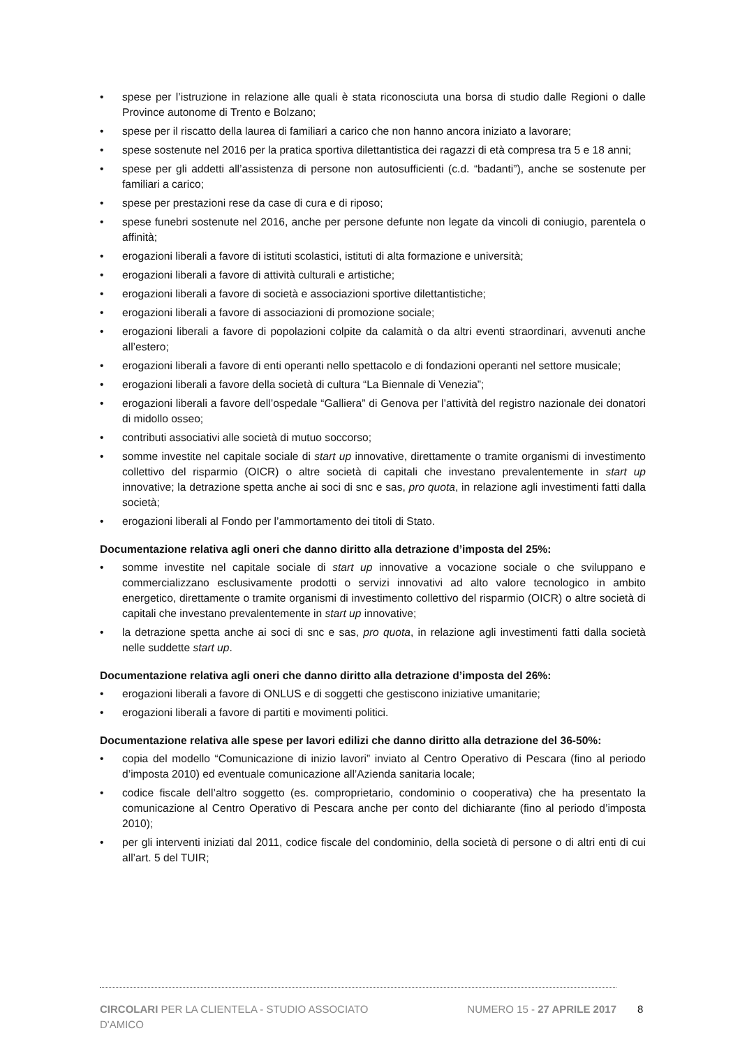• spese per l’istruzione in relazione alle quali è stata riconosciuta una borsa di studio dalle Regioni o dalle Province autonome di Trento e Bolzano;
• spese per il riscatto della laurea di familiari a carico che non hanno ancora iniziato a lavorare;
• spese sostenute nel 2016 per la pratica sportiva dilettantistica dei ragazzi di età compresa tra 5 e 18 anni;
• spese per gli addetti all’assistenza di persone non autosufficienti (c.d. “badanti”), anche se sostenute per familiari a carico;
• spese per prestazioni rese da case di cura e di riposo;
• spese funebri sostenute nel 2016, anche per persone defunte non legate da vincoli di coniugio, parentela o affinità;
• erogazioni liberali a favore di istituti scolastici, istituti di alta formazione e università;
• erogazioni liberali a favore di attività culturali e artistiche;
• erogazioni liberali a favore di società e associazioni sportive dilettantistiche;
• erogazioni liberali a favore di associazioni di promozione sociale;
• erogazioni liberali a favore di popolazioni colpite da calamità o da altri eventi straordinari, avvenuti anche all’estero;
• erogazioni liberali a favore di enti operanti nello spettacolo e di fondazioni operanti nel settore musicale;
• erogazioni liberali a favore della società di cultura “La Biennale di Venezia”;
• erogazioni liberali a favore dell’ospedale “Galliera” di Genova per l’attività del registro nazionale dei donatori di midollo osseo;
• contributi associativi alle società di mutuo soccorso;
• somme investite nel capitale sociale di start up innovative, direttamente o tramite organismi di investimento collettivo del risparmio (OICR) o altre società di capitali che investano prevalentemente in start up innovative; la detrazione spetta anche ai soci di snc e sas, pro quota, in relazione agli investimenti fatti dalla società;
• erogazioni liberali al Fondo per l’ammortamento dei titoli di Stato.
Documentazione relativa agli oneri che danno diritto alla detrazione d’imposta del 25%:
• somme investite nel capitale sociale di start up innovative a vocazione sociale o che sviluppano e commercializzano esclusivamente prodotti o servizi innovativi ad alto valore tecnologico in ambito energetico, direttamente o tramite organismi di investimento collettivo del risparmio (OICR) o altre società di capitali che investano prevalentemente in start up innovative;
• la detrazione spetta anche ai soci di snc e sas, pro quota, in relazione agli investimenti fatti dalla società nelle suddette start up.
Documentazione relativa agli oneri che danno diritto alla detrazione d’imposta del 26%:
• erogazioni liberali a favore di ONLUS e di soggetti che gestiscono iniziative umanitarie;
• erogazioni liberali a favore di partiti e movimenti politici.
Documentazione relativa alle spese per lavori edilizi che danno diritto alla detrazione del 36-50%:
• copia del modello “Comunicazione di inizio lavori” inviato al Centro Operativo di Pescara (fino al periodo d’imposta 2010) ed eventuale comunicazione all’Azienda sanitaria locale;
• codice fiscale dell’altro soggetto (es. comproprietario, condominio o cooperativa) che ha presentato la comunicazione al Centro Operativo di Pescara anche per conto del dichiarante (fino al periodo d’imposta 2010);
• per gli interventi iniziati dal 2011, codice fiscale del condominio, della società di persone o di altri enti di cui all’art. 5 del TUIR;
CIRCOLARI PER LA CLIENTELA - STUDIO ASSOCIATO D'AMICO
NUMERO 15 - 27 APRILE 2017 8